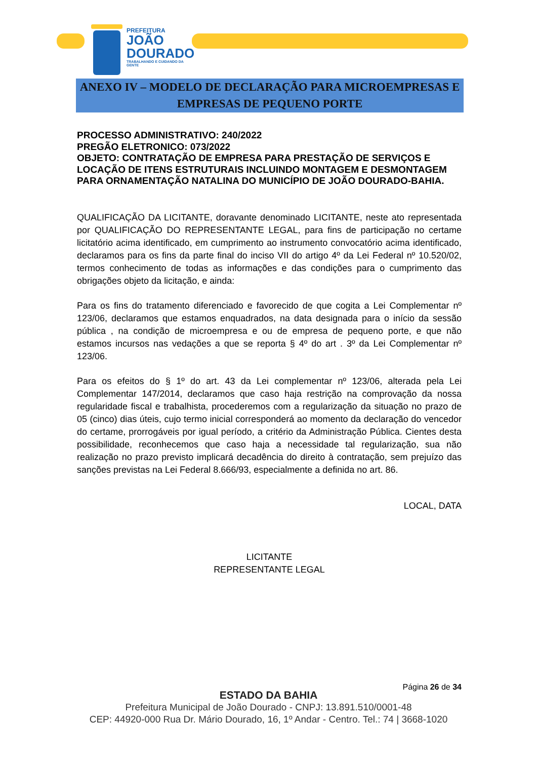PREFEITURA
JOÃO
DOURADO
TRABALHANDO E CUIDANDO DA GENTE
ANEXO IV – MODELO DE DECLARAÇÃO PARA MICROEMPRESAS E
EMPRESAS DE PEQUENO PORTE
PROCESSO ADMINISTRATIVO: 240/2022
PREGÃO ELETRONICO: 073/2022
OBJETO: CONTRATAÇÃO DE EMPRESA PARA PRESTAÇÃO DE SERVIÇOS E LOCAÇÃO DE ITENS ESTRUTURAIS INCLUINDO MONTAGEM E DESMONTAGEM PARA ORNAMENTAÇÃO NATALINA DO MUNICÍPIO DE JOÃO DOURADO-BAHIA.
QUALIFICAÇÃO DA LICITANTE, doravante denominado LICITANTE, neste ato representada por QUALIFICAÇÃO DO REPRESENTANTE LEGAL, para fins de participação no certame licitatório acima identificado, em cumprimento ao instrumento convocatório acima identificado, declaramos para os fins da parte final do inciso VII do artigo 4º da Lei Federal nº 10.520/02, termos conhecimento de todas as informações e das condições para o cumprimento das obrigações objeto da licitação, e ainda:
Para os fins do tratamento diferenciado e favorecido de que cogita a Lei Complementar nº 123/06, declaramos que estamos enquadrados, na data designada para o início da sessão pública , na condição de microempresa e ou de empresa de pequeno porte, e que não estamos incursos nas vedações a que se reporta § 4º do art . 3º da Lei Complementar nº 123/06.
Para os efeitos do § 1º do art. 43 da Lei complementar nº 123/06, alterada pela Lei Complementar 147/2014, declaramos que caso haja restrição na comprovação da nossa regularidade fiscal e trabalhista, procederemos com a regularização da situação no prazo de 05 (cinco) dias úteis, cujo termo inicial corresponderá ao momento da declaração do vencedor do certame, prorrogáveis por igual período, a critério da Administração Pública. Cientes desta possibilidade, reconhecemos que caso haja a necessidade tal regularização, sua não realização no prazo previsto implicará decadência do direito à contratação, sem prejuízo das sanções previstas na Lei Federal 8.666/93, especialmente a definida no art. 86.
LOCAL, DATA
LICITANTE
REPRESENTANTE LEGAL
Página 26 de 34
ESTADO DA BAHIA
Prefeitura Municipal de João Dourado - CNPJ: 13.891.510/0001-48
CEP: 44920-000 Rua Dr. Mário Dourado, 16, 1º Andar - Centro. Tel.: 74 | 3668-1020